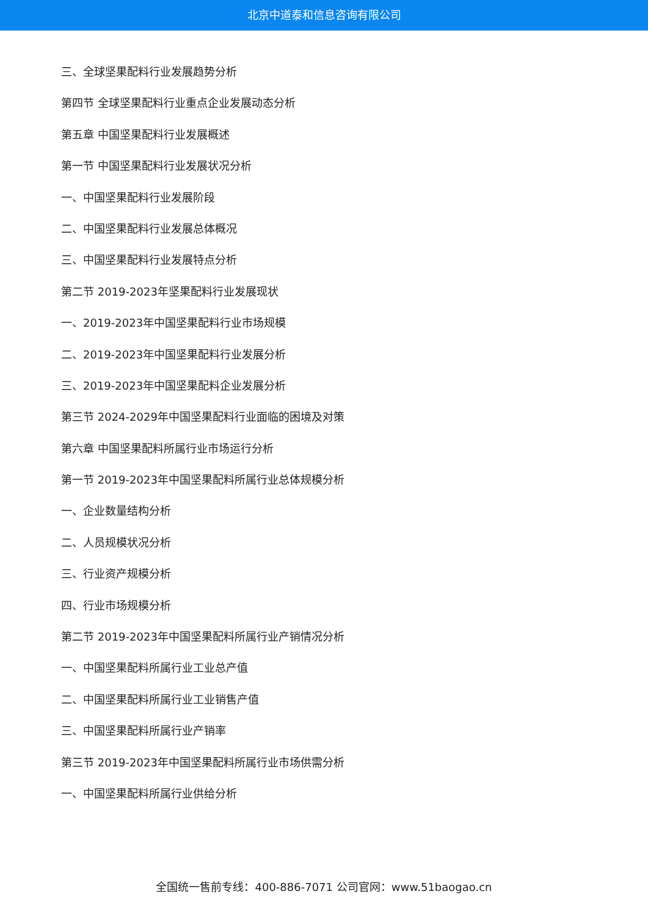北京中道泰和信息咨询有限公司
三、全球坚果配料行业发展趋势分析
第四节 全球坚果配料行业重点企业发展动态分析
第五章 中国坚果配料行业发展概述
第一节 中国坚果配料行业发展状况分析
一、中国坚果配料行业发展阶段
二、中国坚果配料行业发展总体概况
三、中国坚果配料行业发展特点分析
第二节 2019-2023年坚果配料行业发展现状
一、2019-2023年中国坚果配料行业市场规模
二、2019-2023年中国坚果配料行业发展分析
三、2019-2023年中国坚果配料企业发展分析
第三节 2024-2029年中国坚果配料行业面临的困境及对策
第六章 中国坚果配料所属行业市场运行分析
第一节 2019-2023年中国坚果配料所属行业总体规模分析
一、企业数量结构分析
二、人员规模状况分析
三、行业资产规模分析
四、行业市场规模分析
第二节 2019-2023年中国坚果配料所属行业产销情况分析
一、中国坚果配料所属行业工业总产值
二、中国坚果配料所属行业工业销售产值
三、中国坚果配料所属行业产销率
第三节 2019-2023年中国坚果配料所属行业市场供需分析
一、中国坚果配料所属行业供给分析
全国统一售前专线：400-886-7071 公司官网：www.51baogao.cn